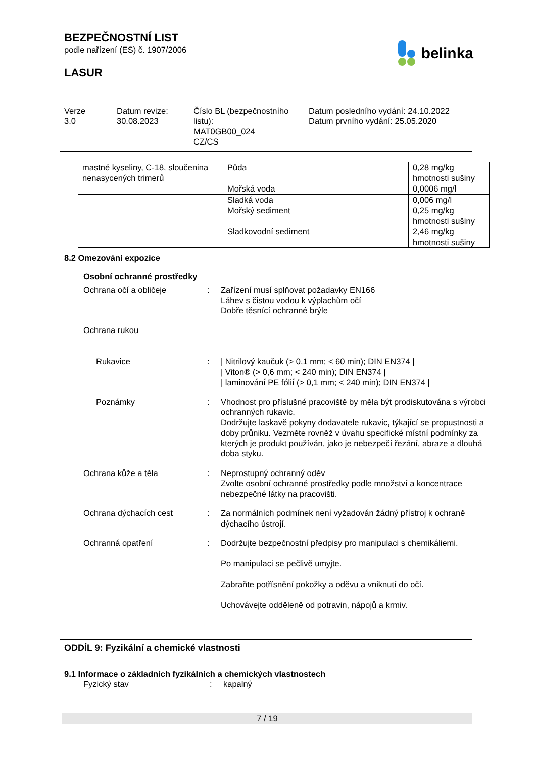BEZPEČNOSTNÍ LIST
podle nařízení (ES) č. 1907/2006
LASUR
belinka
Verze
3.0
Datum revize:
30.08.2023
Číslo BL (bezpečnostního listu):
MAT0GB00_024
CZ/CS
Datum posledního vydání: 24.10.2022
Datum prvního vydání: 25.05.2020
| mastné kyseliny, C-18, sloučenina nenasycených trimerů | Půda | 0,28 mg/kg hmotnosti sušiny |
| | Mořská voda | 0,0006 mg/l |
| | Sladká voda | 0,006 mg/l |
| | Mořský sediment | 0,25 mg/kg hmotnosti sušiny |
| | Sladkovodní sediment | 2,46 mg/kg hmotnosti sušiny |
8.2 Omezování expozice
Osobní ochranné prostředky
Ochrana očí a obličeje : Zařízení musí splňovat požadavky EN166
Láhev s čistou vodou k výplachům očí
Dobře těsnící ochranné brýle
Ochrana rukou
Rukavice : | Nitrilový kaučuk (> 0,1 mm; < 60 min); DIN EN374 |
| Viton® (> 0,6 mm; < 240 min); DIN EN374 |
| laminování PE fólií (> 0,1 mm; < 240 min); DIN EN374 |
Poznámky : Vhodnost pro příslušné pracoviště by měla být prodiskutována s výrobci ochranných rukavic.
Dodržujte laskavě pokyny dodavatele rukavic, týkající se propustnosti a doby průniku. Vezměte rovněž v úvahu specifické místní podmínky za kterých je produkt používán, jako je nebezpečí řezání, abraze a dlouhá doba styku.
Ochrana kůže a těla : Neprostupný ochranný oděv
Zvolte osobní ochranné prostředky podle množství a koncentrace nebezpečné látky na pracovišti.
Ochrana dýchacích cest : Za normálních podmínek není vyžadován žádný přístroj k ochraně dýchacího ústrojí.
Ochranná opatření : Dodržujte bezpečnostní předpisy pro manipulaci s chemikáliemi.
Po manipulaci se pečlivě umyjte.
Zabraňte potřísnění pokožky a oděvu a vniknutí do očí.
Uchovávejte odděleně od potravin, nápojů a krmiv.
ODDÍL 9: Fyzikální a chemické vlastnosti
9.1 Informace o základních fyzikálních a chemických vlastnostech
Fyzický stav : kapalný
7 / 19